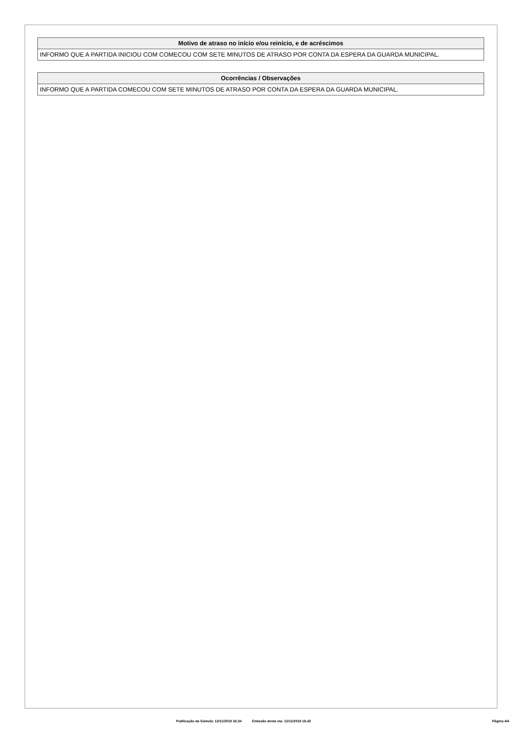| Motivo de atraso no início e/ou reinício, e de acréscimos |
| --- |
| INFORMO QUE A PARTIDA INICIOU COM COMECOU COM SETE MINUTOS DE ATRASO POR CONTA DA ESPERA DA GUARDA MUNICIPAL. |
| Ocorrências / Observações |
| --- |
| INFORMO QUE A PARTIDA COMECOU COM SETE MINUTOS DE ATRASO POR CONTA DA ESPERA DA GUARDA MUNICIPAL. |
Publicação da Súmula: 12/11/2018 16:34 Emissão desta via: 12/11/2018 16:42 Página 4/4